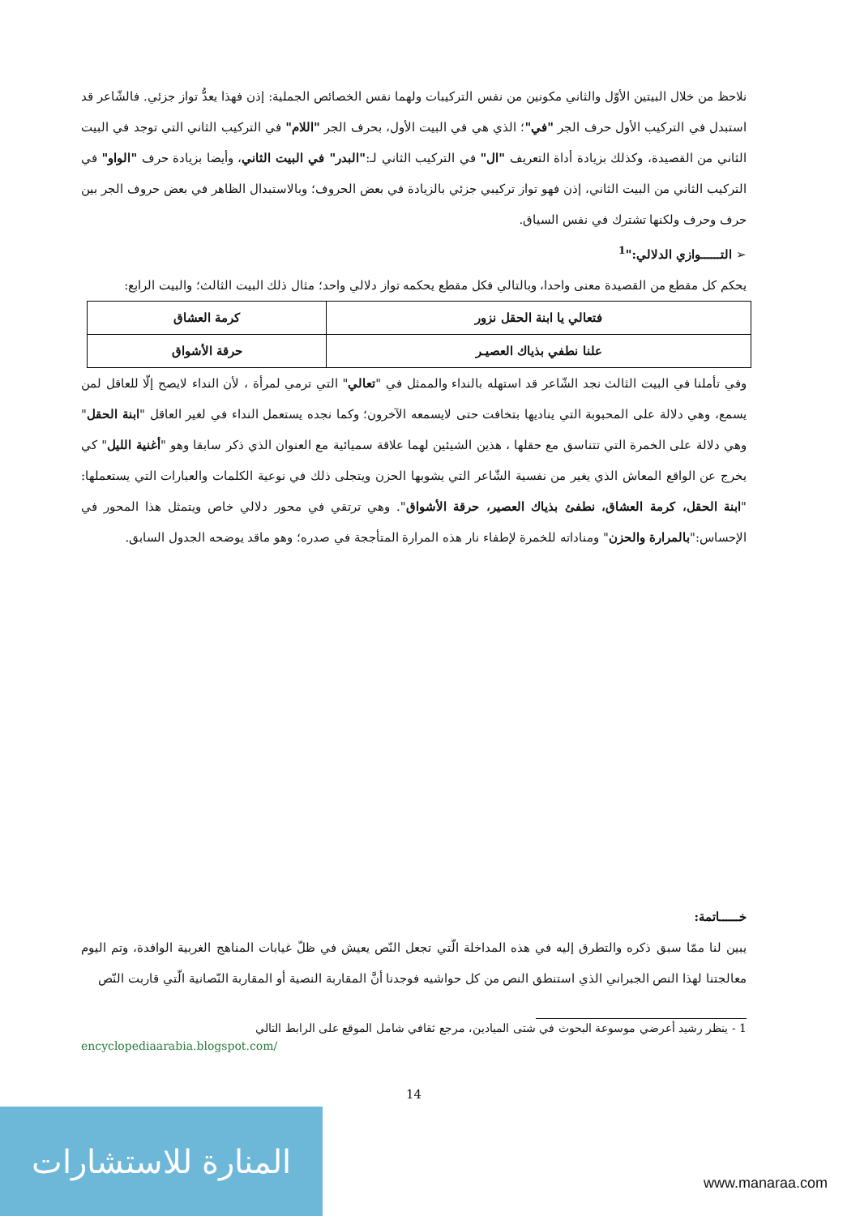نلاحظ من خلال البيتين الأوّل والثاني مكونين من نفس التركيبات ولهما نفس الخصائص الجملية: إذن فهذا يعدُّ تواز جزئي. فالشّاعر قد استبدل في التركيب الأول حرف الجر "في"؛ الذي هي في البيت الأول، بحرف الجر "اللام" في التركيب الثاني التي توجد في البيت الثاني من القصيدة، وكذلك بزيادة أداة التعريف "ال" في التركيب الثاني لـ:"البدر" في البيت الثاني، وأيضا بزيادة حرف "الواو" في التركيب الثاني من البيت الثاني، إذن فهو تواز تركيبي جزئي بالزيادة في بعض الحروف؛ وبالاستبدال الظاهر في بعض حروف الجر بين حرف وحرف ولكنها تشترك في نفس السياق.
➢ التــــــوازي الدلالي:"<sup>1</sup>
يحكم كل مقطع من القصيدة معنى واحدا، وبالتالي فكل مقطع يحكمه تواز دلالي واحد؛ مثال ذلك البيت الثالث؛ والبيت الرابع:
| فتعالي يا ابنة الحقل نزور | كرمة العشاق |
| علنا نطفي بذياك العصيـر | حرقة الأشواق |
وفي تأملنا في البيت الثالث نجد الشّاعر قد استهله بالنداء والممثل في "تعالي" التي ترمي لمرأة ، لأن النداء لايصح إلّا للعاقل لمن يسمع، وهي دلالة على المحبوبة التي يناديها بتخافت حتى لايسمعه الآخرون؛ وكما نجده يستعمل النداء في لغير العاقل "ابنة الحقل" وهي دلالة على الخمرة التي تتناسق مع حقلها ، هذين الشيئين لهما علاقة سميائية مع العنوان الذي ذكر سابقا وهو "أغنية الليل" كي يخرج عن الواقع المعاش الذي يغير من نفسية الشّاعر التي يشوبها الحزن ويتجلى ذلك في نوعية الكلمات والعبارات التي يستعملها: "ابنة الحقل، كرمة العشاق، نطفئ بذياك العصير، حرقة الأشواق". وهي ترتقي في محور دلالي خاص ويتمثل هذا المحور في الإحساس:"بالمرارة والحزن" ومناداته للخمرة لإطفاء نار هذه المرارة المتأججة في صدره؛ وهو ماقد يوضحه الجدول السابق.
خــــــاتمة:
يبين لنا ممّا سبق ذكره والتطرق إليه في هذه المداخلة الّتي تجعل النّص يعيش في ظلّ غيابات المناهج الغربية الوافدة، وتم اليوم معالجتنا لهذا النص الجبراني الذي استنطق النص من كل حواشيه فوجدنا أنَّ المقاربة النصية أو المقاربة النّصانية الّتي قاربت النّص
1 - ينظر رشيد أعرضي موسوعة البحوث في شتى الميادين، مرجع ثقافي شامل الموقع على الرابط التالي
encyclopediaarabia.blogspot.com/
14
المنارة للاستشارات
www.manaraa.com